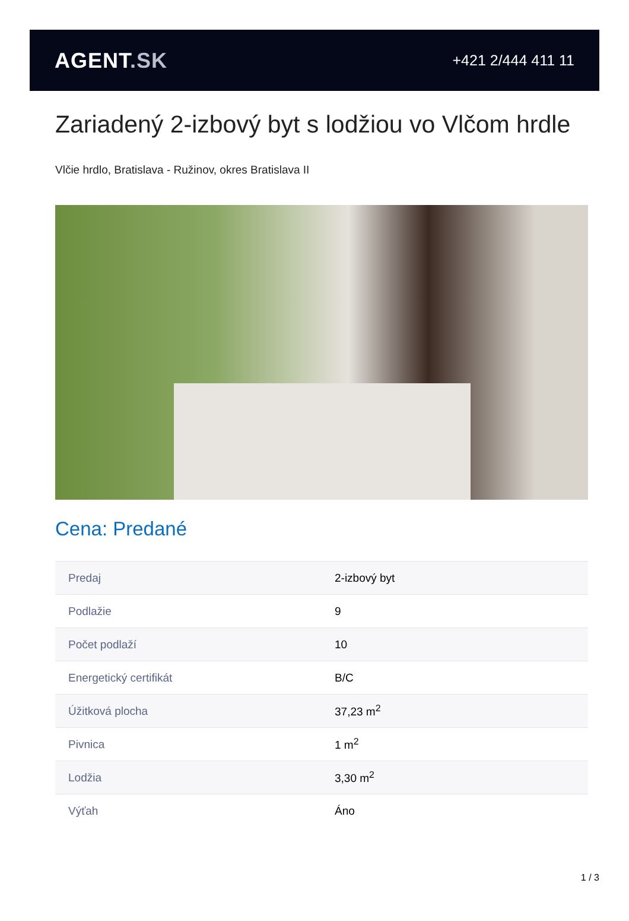AGENT.SK
+421 2/444 411 11
Zariadený 2-izbový byt s lodžiou vo Vlčom hrdle
Vlčie hrdlo, Bratislava - Ružinov, okres Bratislava II
Cena: Predané
| Predaj | 2-izbový byt |
| Podlažie | 9 |
| Počet podlaží | 10 |
| Energetický certifikát | B/C |
| Úžitková plocha | 37,23 m<sup>2</sup> |
| Pivnica | 1 m<sup>2</sup> |
| Lodžia | 3,30 m<sup>2</sup> |
| Výťah | Áno |
1 / 3